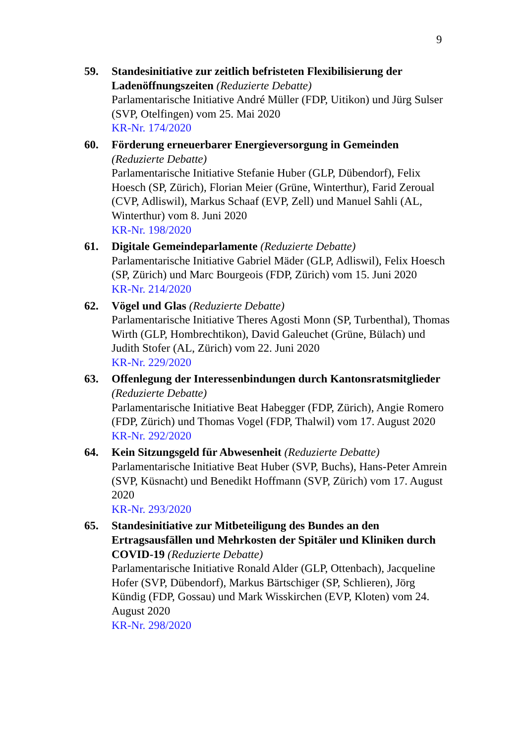9
59. Standesinitiative zur zeitlich befristeten Flexibilisierung der Ladenöffnungszeiten (Reduzierte Debatte)
Parlamentarische Initiative André Müller (FDP, Uitikon) und Jürg Sulser (SVP, Otelfingen) vom 25. Mai 2020
KR-Nr. 174/2020
60. Förderung erneuerbarer Energieversorgung in Gemeinden (Reduzierte Debatte)
Parlamentarische Initiative Stefanie Huber (GLP, Dübendorf), Felix Hoesch (SP, Zürich), Florian Meier (Grüne, Winterthur), Farid Zeroual (CVP, Adliswil), Markus Schaaf (EVP, Zell) und Manuel Sahli (AL, Winterthur) vom 8. Juni 2020
KR-Nr. 198/2020
61. Digitale Gemeindeparlamente (Reduzierte Debatte)
Parlamentarische Initiative Gabriel Mäder (GLP, Adliswil), Felix Hoesch (SP, Zürich) und Marc Bourgeois (FDP, Zürich) vom 15. Juni 2020
KR-Nr. 214/2020
62. Vögel und Glas (Reduzierte Debatte)
Parlamentarische Initiative Theres Agosti Monn (SP, Turbenthal), Thomas Wirth (GLP, Hombrechtikon), David Galeuchet (Grüne, Bülach) und Judith Stofer (AL, Zürich) vom 22. Juni 2020
KR-Nr. 229/2020
63. Offenlegung der Interessenbindungen durch Kantonsratsmitglieder (Reduzierte Debatte)
Parlamentarische Initiative Beat Habegger (FDP, Zürich), Angie Romero (FDP, Zürich) und Thomas Vogel (FDP, Thalwil) vom 17. August 2020
KR-Nr. 292/2020
64. Kein Sitzungsgeld für Abwesenheit (Reduzierte Debatte)
Parlamentarische Initiative Beat Huber (SVP, Buchs), Hans-Peter Amrein (SVP, Küsnacht) und Benedikt Hoffmann (SVP, Zürich) vom 17. August 2020
KR-Nr. 293/2020
65. Standesinitiative zur Mitbeteiligung des Bundes an den Ertragsausfällen und Mehrkosten der Spitäler und Kliniken durch COVID-19 (Reduzierte Debatte)
Parlamentarische Initiative Ronald Alder (GLP, Ottenbach), Jacqueline Hofer (SVP, Dübendorf), Markus Bärtschiger (SP, Schlieren), Jörg Kündig (FDP, Gossau) und Mark Wisskirchen (EVP, Kloten) vom 24. August 2020
KR-Nr. 298/2020